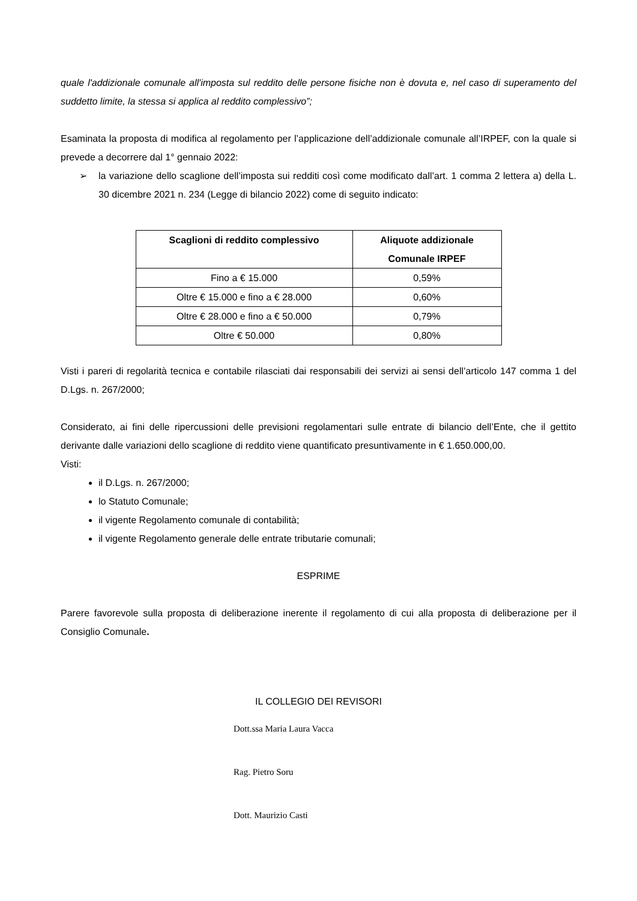quale l'addizionale comunale all'imposta sul reddito delle persone fisiche non è dovuta e, nel caso di superamento del suddetto limite, la stessa si applica al reddito complessivo”;
Esaminata la proposta di modifica al regolamento per l’applicazione dell’addizionale comunale all’IRPEF, con la quale si prevede a decorrere dal 1° gennaio 2022:
➢ la variazione dello scaglione dell’imposta sui redditi così come modificato dall’art. 1 comma 2 lettera a) della L. 30 dicembre 2021 n. 234 (Legge di bilancio 2022) come di seguito indicato:
| Scaglioni di reddito complessivo | Aliquote addizionale Comunale IRPEF |
| --- | --- |
| Fino a € 15.000 | 0,59% |
| Oltre € 15.000 e fino a € 28.000 | 0,60% |
| Oltre € 28.000 e fino a € 50.000 | 0,79% |
| Oltre € 50.000 | 0,80% |
Visti i pareri di regolarità tecnica e contabile rilasciati dai responsabili dei servizi ai sensi dell’articolo 147 comma 1 del D.Lgs. n. 267/2000;
Considerato, ai fini delle ripercussioni delle previsioni regolamentari sulle entrate di bilancio dell’Ente, che il gettito derivante dalle variazioni dello scaglione di reddito viene quantificato presuntivamente in € 1.650.000,00.
Visti:
il D.Lgs. n. 267/2000;
lo Statuto Comunale;
il vigente Regolamento comunale di contabilità;
il vigente Regolamento generale delle entrate tributarie comunali;
ESPRIME
Parere favorevole sulla proposta di deliberazione inerente il regolamento di cui alla proposta di deliberazione per il Consiglio Comunale.
IL COLLEGIO DEI REVISORI
Dott.ssa Maria Laura Vacca
Rag. Pietro Soru
Dott. Maurizio Casti